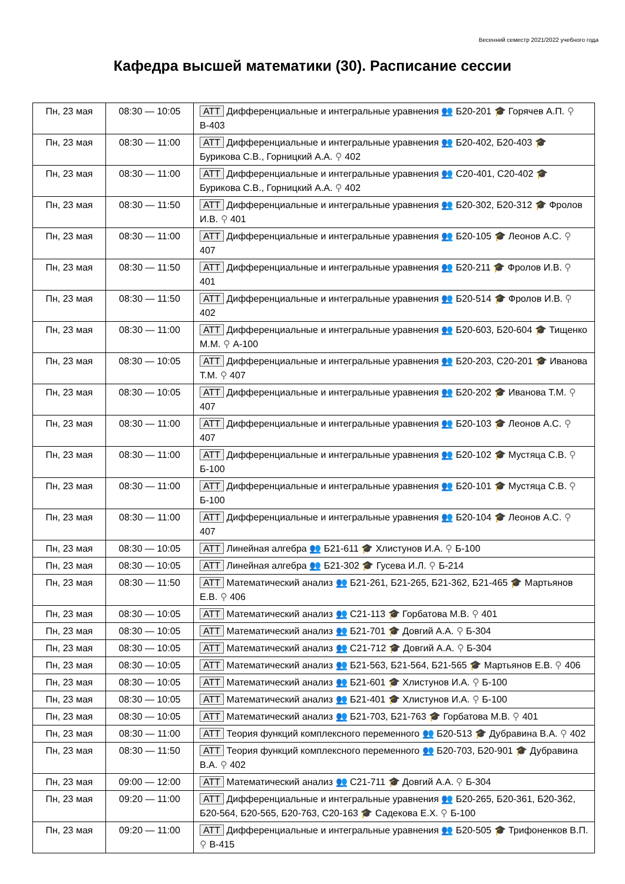Весенний семестр 2021/2022 учебного года
Кафедра высшей математики (30). Расписание сессии
| Пн, 23 мая | 08:30 — 10:05 | АТТ Дифференциальные и интегральные уравнения 👥 Б20-201 🎓 Горячев А.П. ⚲ В-403 |
| Пн, 23 мая | 08:30 — 11:00 | АТТ Дифференциальные и интегральные уравнения 👥 Б20-402, Б20-403 🎓 Бурикова С.В., Горницкий А.А. ⚲ 402 |
| Пн, 23 мая | 08:30 — 11:00 | АТТ Дифференциальные и интегральные уравнения 👥 С20-401, С20-402 🎓 Бурикова С.В., Горницкий А.А. ⚲ 402 |
| Пн, 23 мая | 08:30 — 11:50 | АТТ Дифференциальные и интегральные уравнения 👥 Б20-302, Б20-312 🎓 Фролов И.В. ⚲ 401 |
| Пн, 23 мая | 08:30 — 11:00 | АТТ Дифференциальные и интегральные уравнения 👥 Б20-105 🎓 Леонов А.С. ⚲ 407 |
| Пн, 23 мая | 08:30 — 11:50 | АТТ Дифференциальные и интегральные уравнения 👥 Б20-211 🎓 Фролов И.В. ⚲ 401 |
| Пн, 23 мая | 08:30 — 11:50 | АТТ Дифференциальные и интегральные уравнения 👥 Б20-514 🎓 Фролов И.В. ⚲ 402 |
| Пн, 23 мая | 08:30 — 11:00 | АТТ Дифференциальные и интегральные уравнения 👥 Б20-603, Б20-604 🎓 Тищенко М.М. ⚲ А-100 |
| Пн, 23 мая | 08:30 — 10:05 | АТТ Дифференциальные и интегральные уравнения 👥 Б20-203, С20-201 🎓 Иванова Т.М. ⚲ 407 |
| Пн, 23 мая | 08:30 — 10:05 | АТТ Дифференциальные и интегральные уравнения 👥 Б20-202 🎓 Иванова Т.М. ⚲ 407 |
| Пн, 23 мая | 08:30 — 11:00 | АТТ Дифференциальные и интегральные уравнения 👥 Б20-103 🎓 Леонов А.С. ⚲ 407 |
| Пн, 23 мая | 08:30 — 11:00 | АТТ Дифференциальные и интегральные уравнения 👥 Б20-102 🎓 Мустяца С.В. ⚲ Б-100 |
| Пн, 23 мая | 08:30 — 11:00 | АТТ Дифференциальные и интегральные уравнения 👥 Б20-101 🎓 Мустяца С.В. ⚲ Б-100 |
| Пн, 23 мая | 08:30 — 11:00 | АТТ Дифференциальные и интегральные уравнения 👥 Б20-104 🎓 Леонов А.С. ⚲ 407 |
| Пн, 23 мая | 08:30 — 10:05 | АТТ Линейная алгебра 👥 Б21-611 🎓 Хлистунов И.А. ⚲ Б-100 |
| Пн, 23 мая | 08:30 — 10:05 | АТТ Линейная алгебра 👥 Б21-302 🎓 Гусева И.Л. ⚲ Б-214 |
| Пн, 23 мая | 08:30 — 11:50 | АТТ Математический анализ 👥 Б21-261, Б21-265, Б21-362, Б21-465 🎓 Мартьянов Е.В. ⚲ 406 |
| Пн, 23 мая | 08:30 — 10:05 | АТТ Математический анализ 👥 С21-113 🎓 Горбатова М.В. ⚲ 401 |
| Пн, 23 мая | 08:30 — 10:05 | АТТ Математический анализ 👥 Б21-701 🎓 Довгий А.А. ⚲ Б-304 |
| Пн, 23 мая | 08:30 — 10:05 | АТТ Математический анализ 👥 С21-712 🎓 Довгий А.А. ⚲ Б-304 |
| Пн, 23 мая | 08:30 — 10:05 | АТТ Математический анализ 👥 Б21-563, Б21-564, Б21-565 🎓 Мартьянов Е.В. ⚲ 406 |
| Пн, 23 мая | 08:30 — 10:05 | АТТ Математический анализ 👥 Б21-601 🎓 Хлистунов И.А. ⚲ Б-100 |
| Пн, 23 мая | 08:30 — 10:05 | АТТ Математический анализ 👥 Б21-401 🎓 Хлистунов И.А. ⚲ Б-100 |
| Пн, 23 мая | 08:30 — 10:05 | АТТ Математический анализ 👥 Б21-703, Б21-763 🎓 Горбатова М.В. ⚲ 401 |
| Пн, 23 мая | 08:30 — 11:00 | АТТ Теория функций комплексного переменного 👥 Б20-513 🎓 Дубравина В.А. ⚲ 402 |
| Пн, 23 мая | 08:30 — 11:50 | АТТ Теория функций комплексного переменного 👥 Б20-703, Б20-901 🎓 Дубравина В.А. ⚲ 402 |
| Пн, 23 мая | 09:00 — 12:00 | АТТ Математический анализ 👥 С21-711 🎓 Довгий А.А. ⚲ Б-304 |
| Пн, 23 мая | 09:20 — 11:00 | АТТ Дифференциальные и интегральные уравнения 👥 Б20-265, Б20-361, Б20-362, Б20-564, Б20-565, Б20-763, С20-163 🎓 Садекова Е.Х. ⚲ Б-100 |
| Пн, 23 мая | 09:20 — 11:00 | АТТ Дифференциальные и интегральные уравнения 👥 Б20-505 🎓 Трифоненков В.П. ⚲ В-415 |